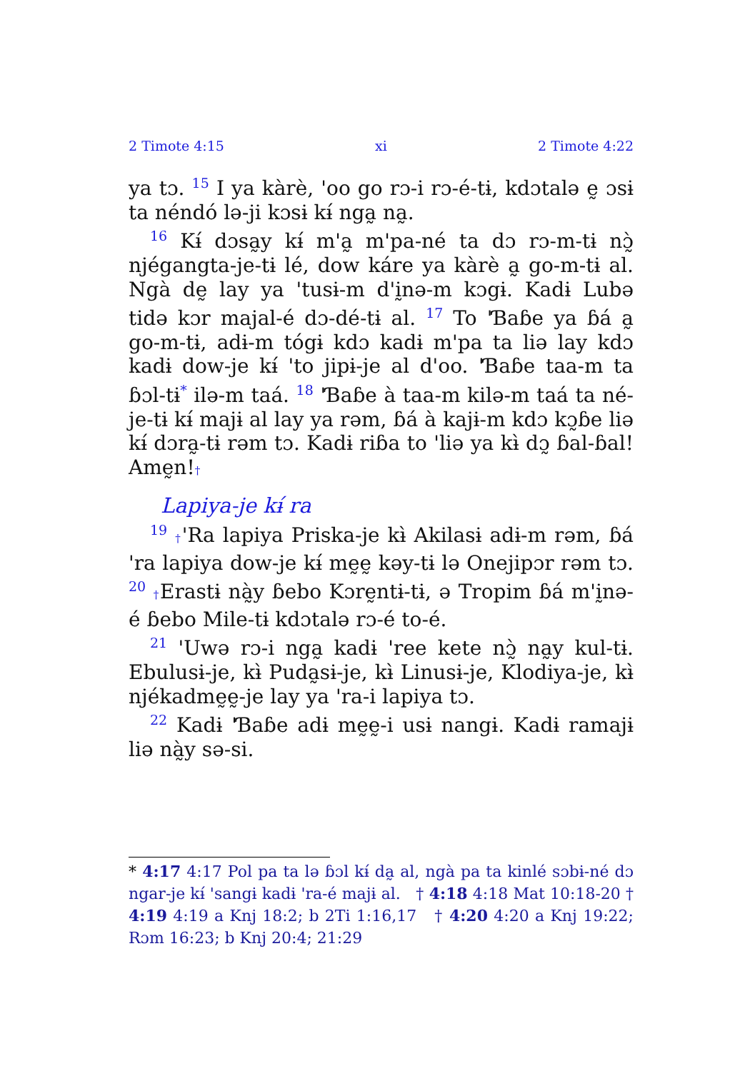2 Timote 4:15 xi 2 Timote 4:22
ya tɔ. <sup>15</sup> I ya kàrè, 'oo go rɔ-i rɔ-é-tɨ, kdɔtalə ḛ ɔsɨ ta néndó lə-ji kɔsɨ kɨ́ nga̰ na̰.
<sup>16</sup> Kɨ́ dɔsa̰y kɨ́ m'a̰ m'pa-né ta dɔ rɔ-m-tɨ nɔ̰̀ njégangta-je-tɨ lé, dow káre ya kàrè a̰ go-m-tɨ al. Ngà dḛ lay ya 'tusɨ-m d'ḭnə-m kɔgɨ. Kadɨ Lubə tidə kɔr majal-é dɔ-dé-tɨ al. <sup>17</sup> To 'Ɓaɓe ya ɓá a̰ go-m-tɨ, adɨ-m tógɨ kdɔ kadɨ m'pa ta liə lay kdɔ kadɨ dow-je kɨ́ 'to jipɨ-je al d'oo. 'Ɓaɓe taa-m ta ɓɔl-tɨ<sup>*</sup> ilə-m taá. <sup>18</sup> 'Ɓaɓe à taa-m kilə-m taá ta né-je-tɨ kɨ́ majɨ al lay ya rəm, ɓá à kajɨ-m kdɔ kɔ̰ɓe liə kɨ́ dɔra̰-tɨ rəm tɔ. Kadɨ riɓa to 'liə ya kɨ̀ dɔ̰ ɓal-ɓal! Amḛn!†
Lapiya-je kɨ́ ra
<sup>19</sup> †'Ra lapiya Priska-je kɨ̀ Akilasɨ adɨ-m rəm, ɓá 'ra lapiya dow-je kɨ́ mḛḛ kəy-tɨ lə Onejipɔr rəm tɔ. <sup>20</sup> †Erastɨ nà̰y ɓebo Kɔrḛntɨ-tɨ, ə Tropim ɓá m'ḭnə-é ɓebo Mile-tɨ kdɔtalə rɔ-é to-é.
<sup>21</sup> 'Uwə rɔ-i nga̰ kadɨ 'ree kete nɔ̰̀ na̰y kul-tɨ. Ebulusɨ-je, kɨ̀ Puda̰sɨ-je, kɨ̀ Linusɨ-je, Klodiya-je, kɨ̀ njékadmḛḛ-je lay ya 'ra-i lapiya tɔ.
<sup>22</sup> Kadɨ 'Ɓaɓe adɨ mḛḛ-i usɨ nangɨ. Kadɨ ramajɨ liə nà̰y sə-si.
* 4:17 4:17 Pol pa ta lə ɓɔl kɨ́ da̰ al, ngà pa ta kinlé sɔbɨ-né dɔ ngar-je kɨ́ 'sangɨ kadɨ 'ra-é majɨ al. † 4:18 4:18 Mat 10:18-20 † 4:19 4:19 a Knj 18:2; b 2Ti 1:16,17 † 4:20 4:20 a Knj 19:22; Rɔm 16:23; b Knj 20:4; 21:29